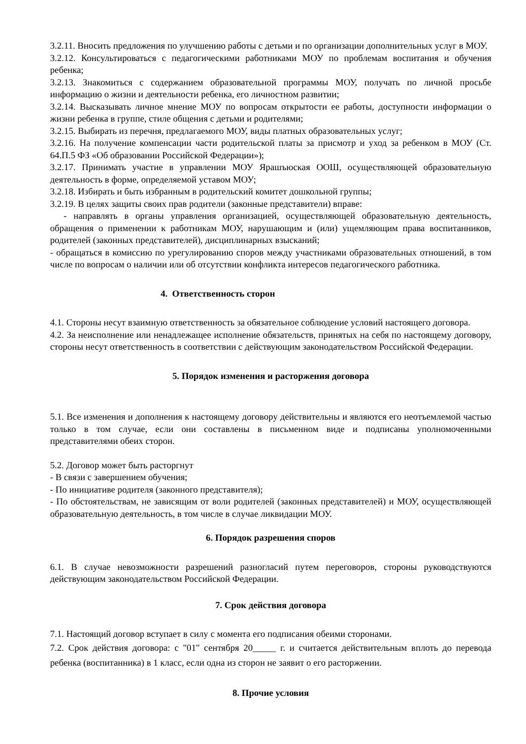3.2.11. Вносить предложения по улучшению работы с детьми и по организации дополнительных услуг в МОУ.
3.2.12. Консультироваться с педагогическими работниками МОУ по проблемам воспитания и обучения ребенка;
3.2.13. Знакомиться с содержанием образовательной программы МОУ, получать по личной просьбе информацию о жизни и деятельности ребенка, его личностном развитии;
3.2.14. Высказывать личное мнение МОУ по вопросам открытости ее работы, доступности информации о жизни ребенка в группе, стиле общения с детьми и родителями;
3.2.15. Выбирать из перечня, предлагаемого МОУ, виды платных образовательных услуг;
3.2.16. На получение компенсации части родительской платы за присмотр и уход за ребенком в МОУ (Ст. 64.П.5 ФЗ «Об образовании Российской Федерации»);
3.2.17. Принимать участие в управлении МОУ Ярашъюская ООШ, осуществляющей образовательную деятельность в форме, определяемой уставом МОУ;
3.2.18. Избирать и быть избранным в родительский комитет дошкольной группы;
3.2.19. В целях защиты своих прав родители (законные представители) вправе:
- направлять в органы управления организацией, осуществляющей образовательную деятельность, обращения о применении к работникам МОУ, нарушающим и (или) ущемляющим права воспитанников, родителей (законных представителей), дисциплинарных взысканий;
- обращаться в комиссию по урегулированию споров между участниками образовательных отношений, в том числе по вопросам о наличии или об отсутствии конфликта интересов педагогического работника.
4. Ответственность сторон
4.1. Стороны несут взаимную ответственность за обязательное соблюдение условий настоящего договора.
4.2. За неисполнение или ненадлежащее исполнение обязательств, принятых на себя по настоящему договору, стороны несут ответственность в соответствии с действующим законодательством Российской Федерации.
5. Порядок изменения и расторжения договора
5.1. Все изменения и дополнения к настоящему договору действительны и являются его неотъемлемой частью только в том случае, если они составлены в письменном виде и подписаны уполномоченными представителями обеих сторон.
5.2. Договор может быть расторгнут
- В связи с завершением обучения;
- По инициативе родителя (законного представителя);
- По обстоятельствам, не зависящим от воли родителей (законных представителей) и МОУ, осуществляющей образовательную деятельность, в том числе в случае ликвидации МОУ.
6. Порядок разрешения споров
6.1. В случае невозможности разрешений разногласий путем переговоров, стороны руководствуются действующим законодательством Российской Федерации.
7. Срок действия договора
7.1. Настоящий договор вступает в силу с момента его подписания обеими сторонами.
7.2. Срок действия договора: с "01" сентября 20_____ г. и считается действительным вплоть до перевода ребенка (воспитанника) в 1 класс, если одна из сторон не заявит о его расторжении.
8. Прочие условия